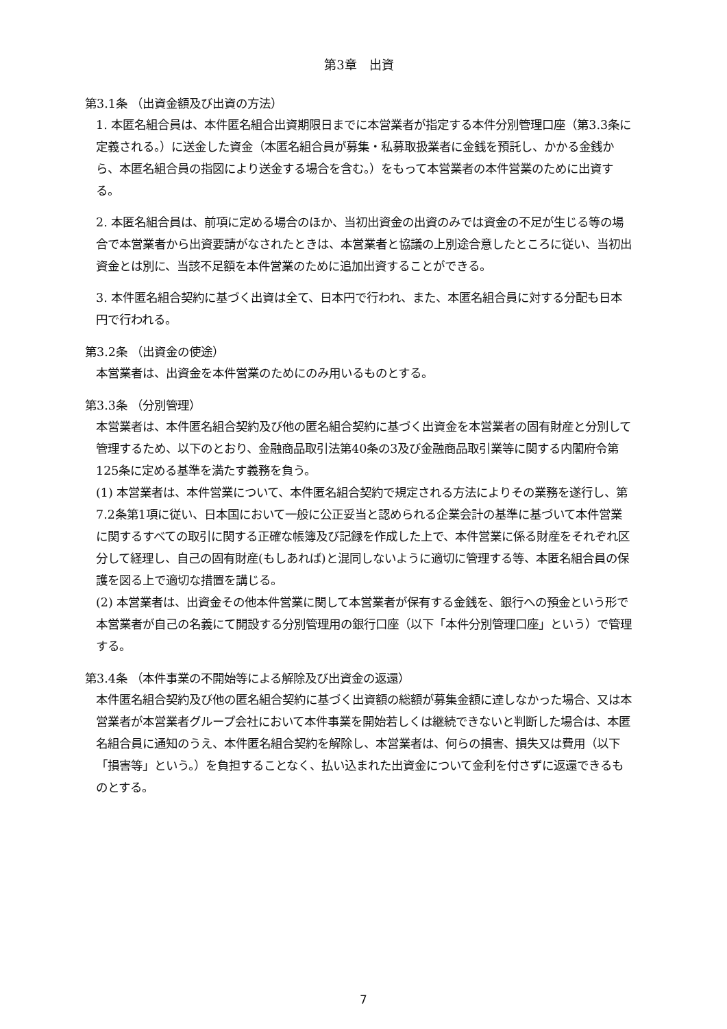第3章　出資
第3.1条 （出資金額及び出資の方法）
1. 本匿名組合員は、本件匿名組合出資期限日までに本営業者が指定する本件分別管理口座（第3.3条に定義される。）に送金した資金（本匿名組合員が募集・私募取扱業者に金銭を預託し、かかる金銭から、本匿名組合員の指図により送金する場合を含む。）をもって本営業者の本件営業のために出資する。
2. 本匿名組合員は、前項に定める場合のほか、当初出資金の出資のみでは資金の不足が生じる等の場合で本営業者から出資要請がなされたときは、本営業者と協議の上別途合意したところに従い、当初出資金とは別に、当該不足額を本件営業のために追加出資することができる。
3. 本件匿名組合契約に基づく出資は全て、日本円で行われ、また、本匿名組合員に対する分配も日本円で行われる。
第3.2条 （出資金の使途）
本営業者は、出資金を本件営業のためにのみ用いるものとする。
第3.3条 （分別管理）
本営業者は、本件匿名組合契約及び他の匿名組合契約に基づく出資金を本営業者の固有財産と分別して管理するため、以下のとおり、金融商品取引法第40条の3及び金融商品取引業等に関する内閣府令第125条に定める基準を満たす義務を負う。
(1) 本営業者は、本件営業について、本件匿名組合契約で規定される方法によりその業務を遂行し、第7.2条第1項に従い、日本国において一般に公正妥当と認められる企業会計の基準に基づいて本件営業に関するすべての取引に関する正確な帳簿及び記録を作成した上で、本件営業に係る財産をそれぞれ区分して経理し、自己の固有財産(もしあれば)と混同しないように適切に管理する等、本匿名組合員の保護を図る上で適切な措置を講じる。
(2) 本営業者は、出資金その他本件営業に関して本営業者が保有する金銭を、銀行への預金という形で本営業者が自己の名義にて開設する分別管理用の銀行口座（以下「本件分別管理口座」という）で管理する。
第3.4条 （本件事業の不開始等による解除及び出資金の返還）
本件匿名組合契約及び他の匿名組合契約に基づく出資額の総額が募集金額に達しなかった場合、又は本営業者が本営業者グループ会社において本件事業を開始若しくは継続できないと判断した場合は、本匿名組合員に通知のうえ、本件匿名組合契約を解除し、本営業者は、何らの損害、損失又は費用（以下「損害等」という。）を負担することなく、払い込まれた出資金について金利を付さずに返還できるものとする。
7